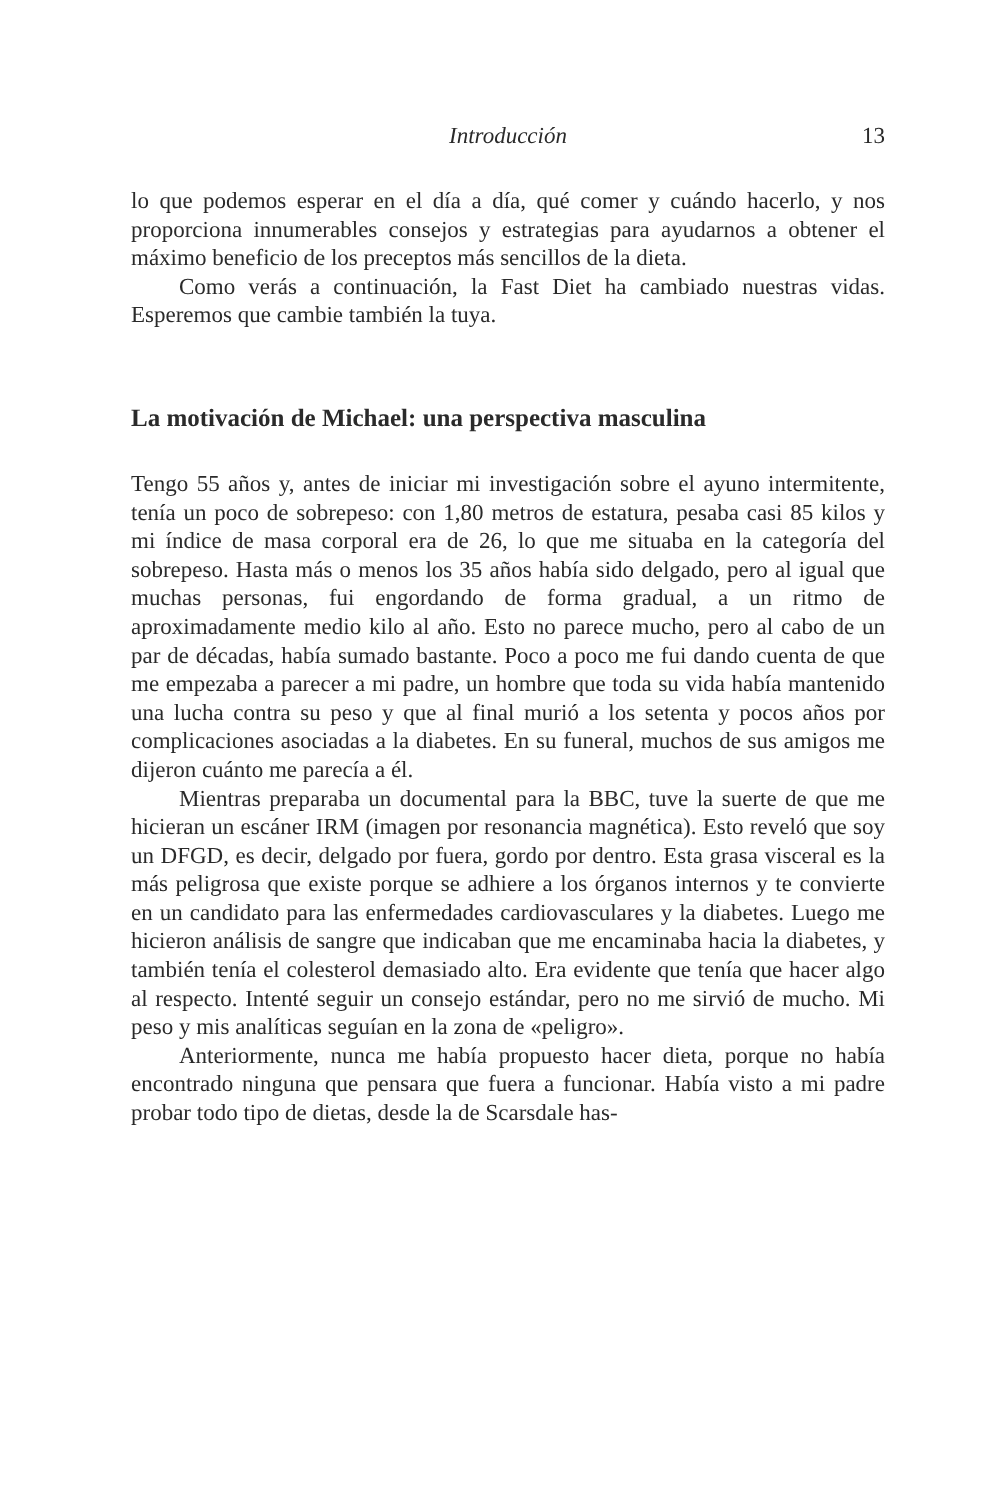Introducción 13
lo que podemos esperar en el día a día, qué comer y cuándo hacerlo, y nos proporciona innumerables consejos y estrategias para ayudarnos a obtener el máximo beneficio de los preceptos más sencillos de la dieta.
Como verás a continuación, la Fast Diet ha cambiado nuestras vidas. Esperemos que cambie también la tuya.
La motivación de Michael: una perspectiva masculina
Tengo 55 años y, antes de iniciar mi investigación sobre el ayuno intermitente, tenía un poco de sobrepeso: con 1,80 metros de estatura, pesaba casi 85 kilos y mi índice de masa corporal era de 26, lo que me situaba en la categoría del sobrepeso. Hasta más o menos los 35 años había sido delgado, pero al igual que muchas personas, fui engordando de forma gradual, a un ritmo de aproximadamente medio kilo al año. Esto no parece mucho, pero al cabo de un par de décadas, había sumado bastante. Poco a poco me fui dando cuenta de que me empezaba a parecer a mi padre, un hombre que toda su vida había mantenido una lucha contra su peso y que al final murió a los setenta y pocos años por complicaciones asociadas a la diabetes. En su funeral, muchos de sus amigos me dijeron cuánto me parecía a él.
Mientras preparaba un documental para la BBC, tuve la suerte de que me hicieran un escáner IRM (imagen por resonancia magnética). Esto reveló que soy un DFGD, es decir, delgado por fuera, gordo por dentro. Esta grasa visceral es la más peligrosa que existe porque se adhiere a los órganos internos y te convierte en un candidato para las enfermedades cardiovasculares y la diabetes. Luego me hicieron análisis de sangre que indicaban que me encaminaba hacia la diabetes, y también tenía el colesterol demasiado alto. Era evidente que tenía que hacer algo al respecto. Intenté seguir un consejo estándar, pero no me sirvió de mucho. Mi peso y mis analíticas seguían en la zona de «peligro».
Anteriormente, nunca me había propuesto hacer dieta, porque no había encontrado ninguna que pensara que fuera a funcionar. Había visto a mi padre probar todo tipo de dietas, desde la de Scarsdale has-